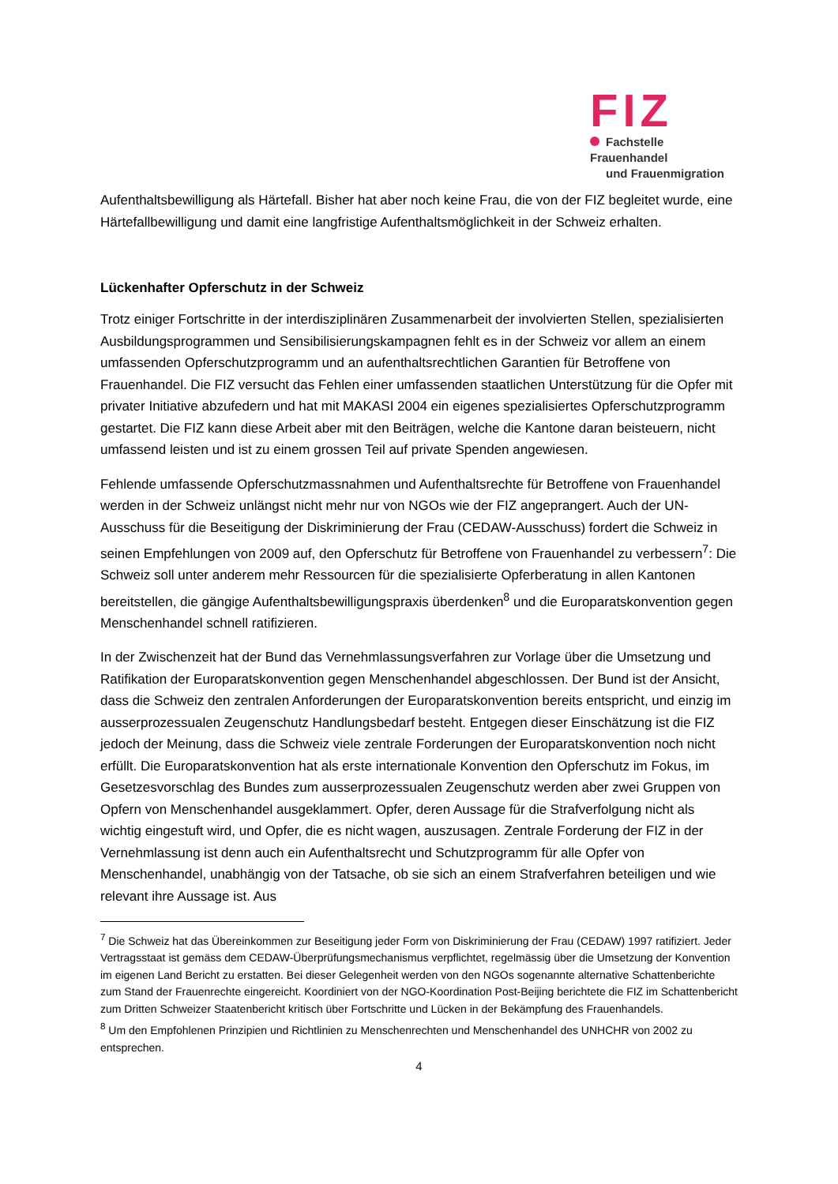FIZ
Fachstelle Frauenhandel
und Frauenmigration
Aufenthaltsbewilligung als Härtefall. Bisher hat aber noch keine Frau, die von der FIZ begleitet wurde, eine Härtefallbewilligung und damit eine langfristige Aufenthaltsmöglichkeit in der Schweiz erhalten.
Lückenhafter Opferschutz in der Schweiz
Trotz einiger Fortschritte in der interdisziplinären Zusammenarbeit der involvierten Stellen, spezialisierten Ausbildungsprogrammen und Sensibilisierungskampagnen fehlt es in der Schweiz vor allem an einem umfassenden Opferschutzprogramm und an aufenthaltsrechtlichen Garantien für Betroffene von Frauenhandel. Die FIZ versucht das Fehlen einer umfassenden staatlichen Unterstützung für die Opfer mit privater Initiative abzufedern und hat mit MAKASI 2004 ein eigenes spezialisiertes Opferschutzprogramm gestartet. Die FIZ kann diese Arbeit aber mit den Beiträgen, welche die Kantone daran beisteuern, nicht umfassend leisten und ist zu einem grossen Teil auf private Spenden angewiesen.
Fehlende umfassende Opferschutzmassnahmen und Aufenthaltsrechte für Betroffene von Frauenhandel werden in der Schweiz unlängst nicht mehr nur von NGOs wie der FIZ angeprangert. Auch der UN-Ausschuss für die Beseitigung der Diskriminierung der Frau (CEDAW-Ausschuss) fordert die Schweiz in seinen Empfehlungen von 2009 auf, den Opferschutz für Betroffene von Frauenhandel zu verbessern<sup>7</sup>: Die Schweiz soll unter anderem mehr Ressourcen für die spezialisierte Opferberatung in allen Kantonen bereitstellen, die gängige Aufenthaltsbewilligungspraxis überdenken<sup>8</sup> und die Europaratskonvention gegen Menschenhandel schnell ratifizieren.
In der Zwischenzeit hat der Bund das Vernehmlassungsverfahren zur Vorlage über die Umsetzung und Ratifikation der Europaratskonvention gegen Menschenhandel abgeschlossen. Der Bund ist der Ansicht, dass die Schweiz den zentralen Anforderungen der Europaratskonvention bereits entspricht, und einzig im ausserprozessualen Zeugenschutz Handlungsbedarf besteht. Entgegen dieser Einschätzung ist die FIZ jedoch der Meinung, dass die Schweiz viele zentrale Forderungen der Europaratskonvention noch nicht erfüllt. Die Europaratskonvention hat als erste internationale Konvention den Opferschutz im Fokus, im Gesetzesvorschlag des Bundes zum ausserprozessualen Zeugenschutz werden aber zwei Gruppen von Opfern von Menschenhandel ausgeklammert. Opfer, deren Aussage für die Strafverfolgung nicht als wichtig eingestuft wird, und Opfer, die es nicht wagen, auszusagen. Zentrale Forderung der FIZ in der Vernehmlassung ist denn auch ein Aufenthaltsrecht und Schutzprogramm für alle Opfer von Menschenhandel, unabhängig von der Tatsache, ob sie sich an einem Strafverfahren beteiligen und wie relevant ihre Aussage ist. Aus
<sup>7</sup> Die Schweiz hat das Übereinkommen zur Beseitigung jeder Form von Diskriminierung der Frau (CEDAW) 1997 ratifiziert. Jeder Vertragsstaat ist gemäss dem CEDAW-Überprüfungsmechanismus verpflichtet, regelmässig über die Umsetzung der Konvention im eigenen Land Bericht zu erstatten. Bei dieser Gelegenheit werden von den NGOs sogenannte alternative Schattenberichte zum Stand der Frauenrechte eingereicht. Koordiniert von der NGO-Koordination Post-Beijing berichtete die FIZ im Schattenbericht zum Dritten Schweizer Staatenbericht kritisch über Fortschritte und Lücken in der Bekämpfung des Frauenhandels.
<sup>8</sup> Um den Empfohlenen Prinzipien und Richtlinien zu Menschenrechten und Menschenhandel des UNHCHR von 2002 zu entsprechen.
4